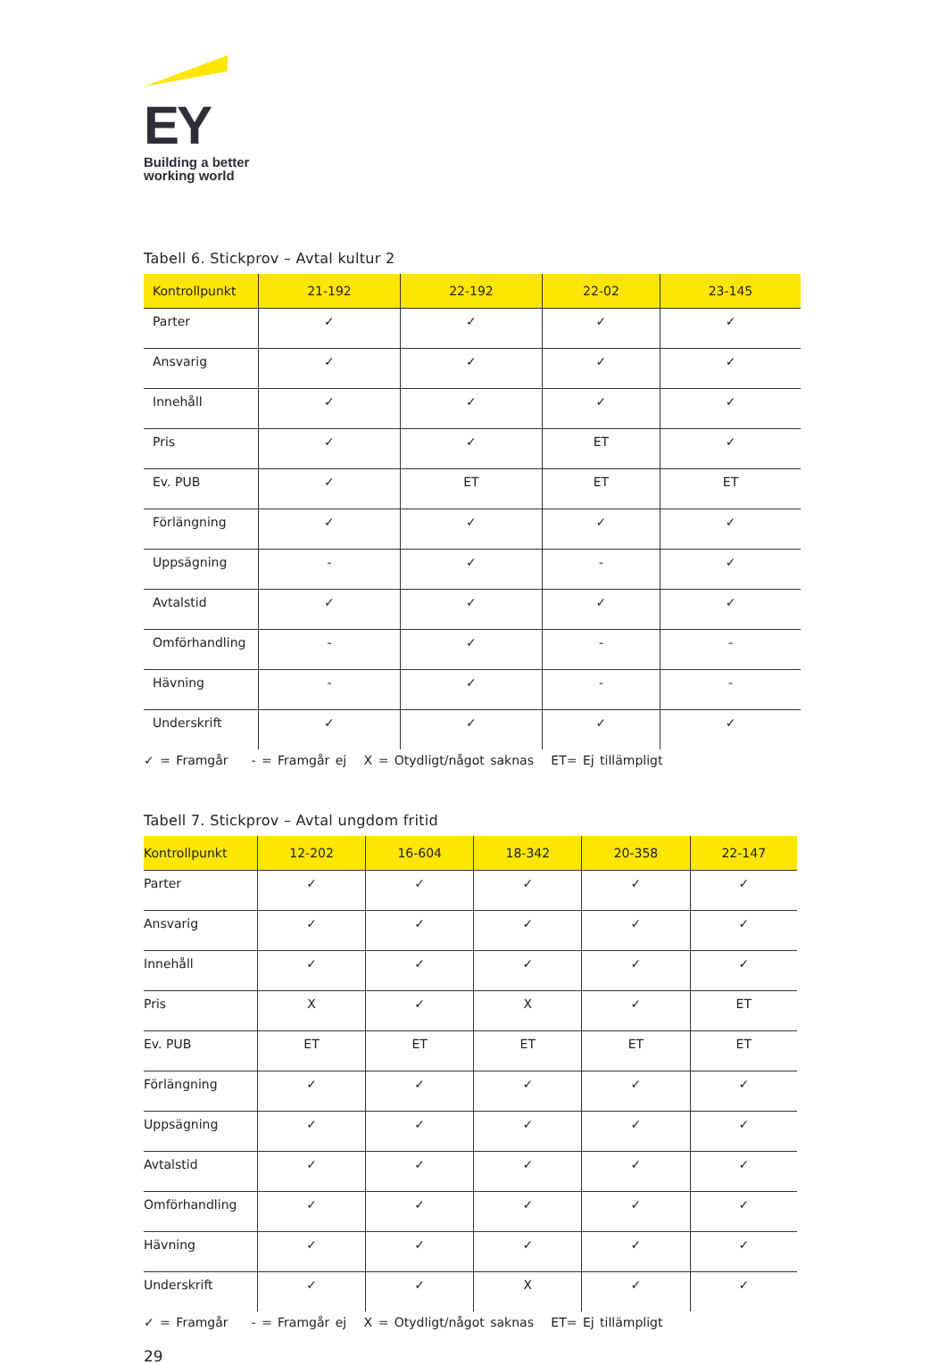EY
Building a better
working world
Tabell 6. Stickprov – Avtal kultur 2
| Kontrollpunkt | 21-192 | 22-192 | 22-02 | 23-145 |
| --- | --- | --- | --- | --- |
| Parter | ✓ | ✓ | ✓ | ✓ |
| Ansvarig | ✓ | ✓ | ✓ | ✓ |
| Innehåll | ✓ | ✓ | ✓ | ✓ |
| Pris | ✓ | ✓ | ET | ✓ |
| Ev. PUB | ✓ | ET | ET | ET |
| Förlängning | ✓ | ✓ | ✓ | ✓ |
| Uppsägning | - | ✓ | - | ✓ |
| Avtalstid | ✓ | ✓ | ✓ | ✓ |
| Omförhandling | - | ✓ | - | - |
| Hävning | - | ✓ | - | - |
| Underskrift | ✓ | ✓ | ✓ | ✓ |
✓ = Framgår - = Framgår ej X = Otydligt/något saknas ET= Ej tillämpligt
Tabell 7. Stickprov – Avtal ungdom fritid
| Kontrollpunkt | 12-202 | 16-604 | 18-342 | 20-358 | 22-147 |
| --- | --- | --- | --- | --- | --- |
| Parter | ✓ | ✓ | ✓ | ✓ | ✓ |
| Ansvarig | ✓ | ✓ | ✓ | ✓ | ✓ |
| Innehåll | ✓ | ✓ | ✓ | ✓ | ✓ |
| Pris | X | ✓ | X | ✓ | ET |
| Ev. PUB | ET | ET | ET | ET | ET |
| Förlängning | ✓ | ✓ | ✓ | ✓ | ✓ |
| Uppsägning | ✓ | ✓ | ✓ | ✓ | ✓ |
| Avtalstid | ✓ | ✓ | ✓ | ✓ | ✓ |
| Omförhandling | ✓ | ✓ | ✓ | ✓ | ✓ |
| Hävning | ✓ | ✓ | ✓ | ✓ | ✓ |
| Underskrift | ✓ | ✓ | X | ✓ | ✓ |
✓ = Framgår - = Framgår ej X = Otydligt/något saknas ET= Ej tillämpligt
29